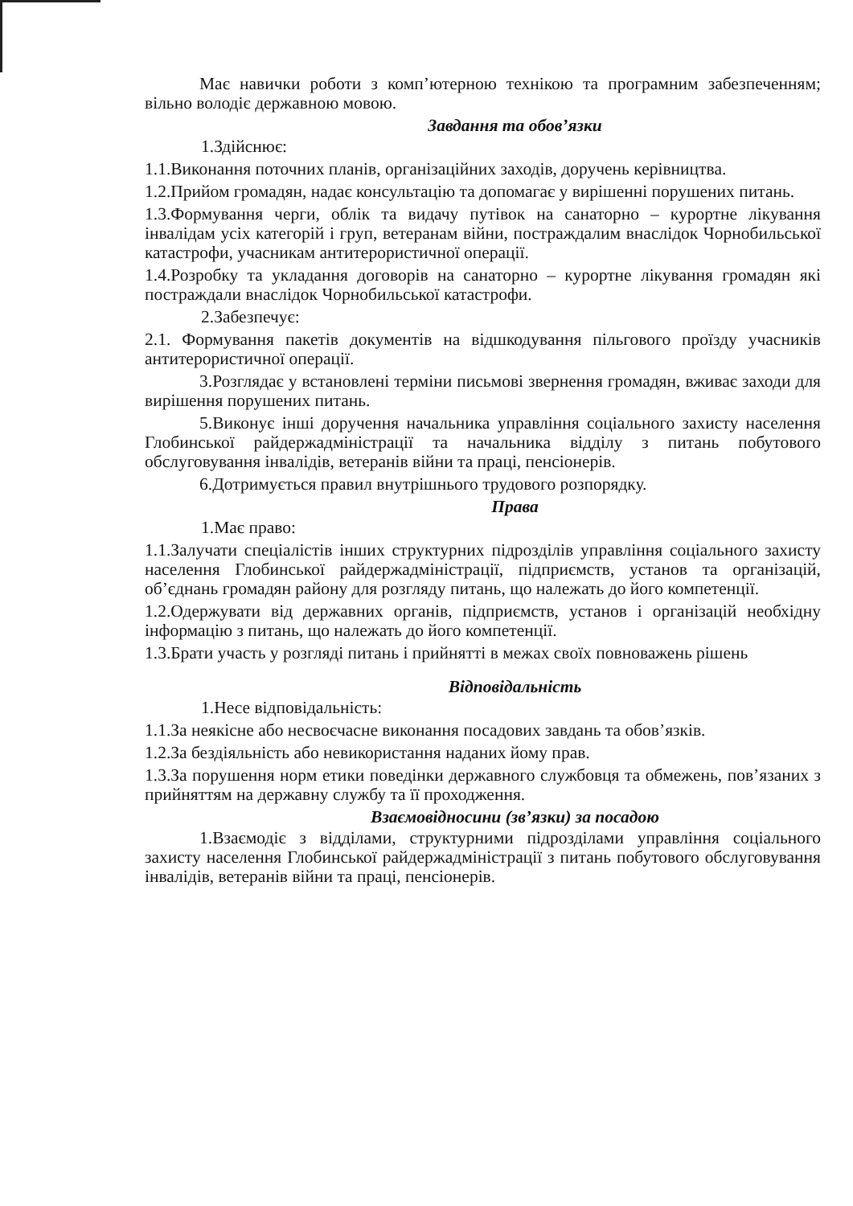Має навички роботи з комп’ютерною технікою та програмним забезпеченням; вільно володіє державною мовою.
Завдання та обов’язки
1.Здійснює:
1.1.Виконання поточних планів, організаційних заходів, доручень керівництва.
1.2.Прийом громадян, надає консультацію та допомагає у вирішенні порушених питань.
1.3.Формування черги, облік та видачу путівок на санаторно – курортне лікування інвалідам усіх категорій і груп, ветеранам війни, постраждалим внаслідок Чорнобильської катастрофи, учасникам антитерористичної операції.
1.4.Розробку та укладання договорів на санаторно – курортне лікування громадян які постраждали внаслідок Чорнобильської катастрофи.
2.Забезпечує:
2.1. Формування пакетів документів на відшкодування пільгового проїзду учасників антитерористичної операції.
3.Розглядає у встановлені терміни письмові звернення громадян, вживає заходи для вирішення порушених питань.
5.Виконує інші доручення начальника управління соціального захисту населення Глобинської райдержадміністрації та начальника відділу з питань побутового обслуговування інвалідів, ветеранів війни та праці, пенсіонерів.
6.Дотримується правил внутрішнього трудового розпорядку.
Права
1.Має право:
1.1.Залучати спеціалістів інших структурних підрозділів управління соціального захисту населення Глобинської райдержадміністрації, підприємств, установ та організацій, об’єднань громадян району для розгляду питань, що належать до його компетенції.
1.2.Одержувати від державних органів, підприємств, установ і організацій необхідну інформацію з питань, що належать до його компетенції.
1.3.Брати участь у розгляді питань і прийнятті в межах своїх повноважень рішень
Відповідальність
1.Несе відповідальність:
1.1.За неякісне або несвоєчасне виконання посадових завдань та обов’язків.
1.2.За бездіяльність або невикористання наданих йому прав.
1.3.За порушення норм етики поведінки державного службовця та обмежень, пов’язаних з прийняттям на державну службу та її проходження.
Взаємовідносини (зв’язки) за посадою
1.Взаємодіє з відділами, структурними підрозділами управління соціального захисту населення Глобинської райдержадміністрації з питань побутового обслуговування інвалідів, ветеранів війни та праці, пенсіонерів.